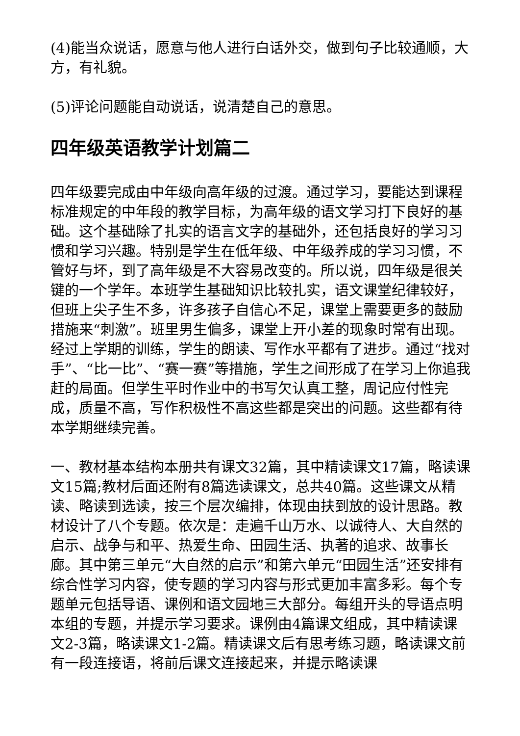(4)能当众说话，愿意与他人进行白话外交，做到句子比较通顺，大方，有礼貌。
(5)评论问题能自动说话，说清楚自己的意思。
四年级英语教学计划篇二
四年级要完成由中年级向高年级的过渡。通过学习，要能达到课程标准规定的中年段的教学目标，为高年级的语文学习打下良好的基础。这个基础除了扎实的语言文字的基础外，还包括良好的学习习惯和学习兴趣。特别是学生在低年级、中年级养成的学习习惯，不管好与坏，到了高年级是不大容易改变的。所以说，四年级是很关键的一个学年。本班学生基础知识比较扎实，语文课堂纪律较好，但班上尖子生不多，许多孩子自信心不足，课堂上需要更多的鼓励措施来“刺激”。班里男生偏多，课堂上开小差的现象时常有出现。经过上学期的训练，学生的朗读、写作水平都有了进步。通过“找对手”、“比一比”、“赛一赛”等措施，学生之间形成了在学习上你追我赶的局面。但学生平时作业中的书写欠认真工整，周记应付性完成，质量不高，写作积极性不高这些都是突出的问题。这些都有待本学期继续完善。
一、教材基本结构本册共有课文32篇，其中精读课文17篇，略读课文15篇;教材后面还附有8篇选读课文，总共40篇。这些课文从精读、略读到选读，按三个层次编排，体现由扶到放的设计思路。教材设计了八个专题。依次是：走遍千山万水、以诚待人、大自然的启示、战争与和平、热爱生命、田园生活、执著的追求、故事长廊。其中第三单元“大自然的启示”和第六单元“田园生活”还安排有综合性学习内容，使专题的学习内容与形式更加丰富多彩。每个专题单元包括导语、课例和语文园地三大部分。每组开头的导语点明本组的专题，并提示学习要求。课例由4篇课文组成，其中精读课文2-3篇，略读课文1-2篇。精读课文后有思考练习题，略读课文前有一段连接语，将前后课文连接起来，并提示略读课